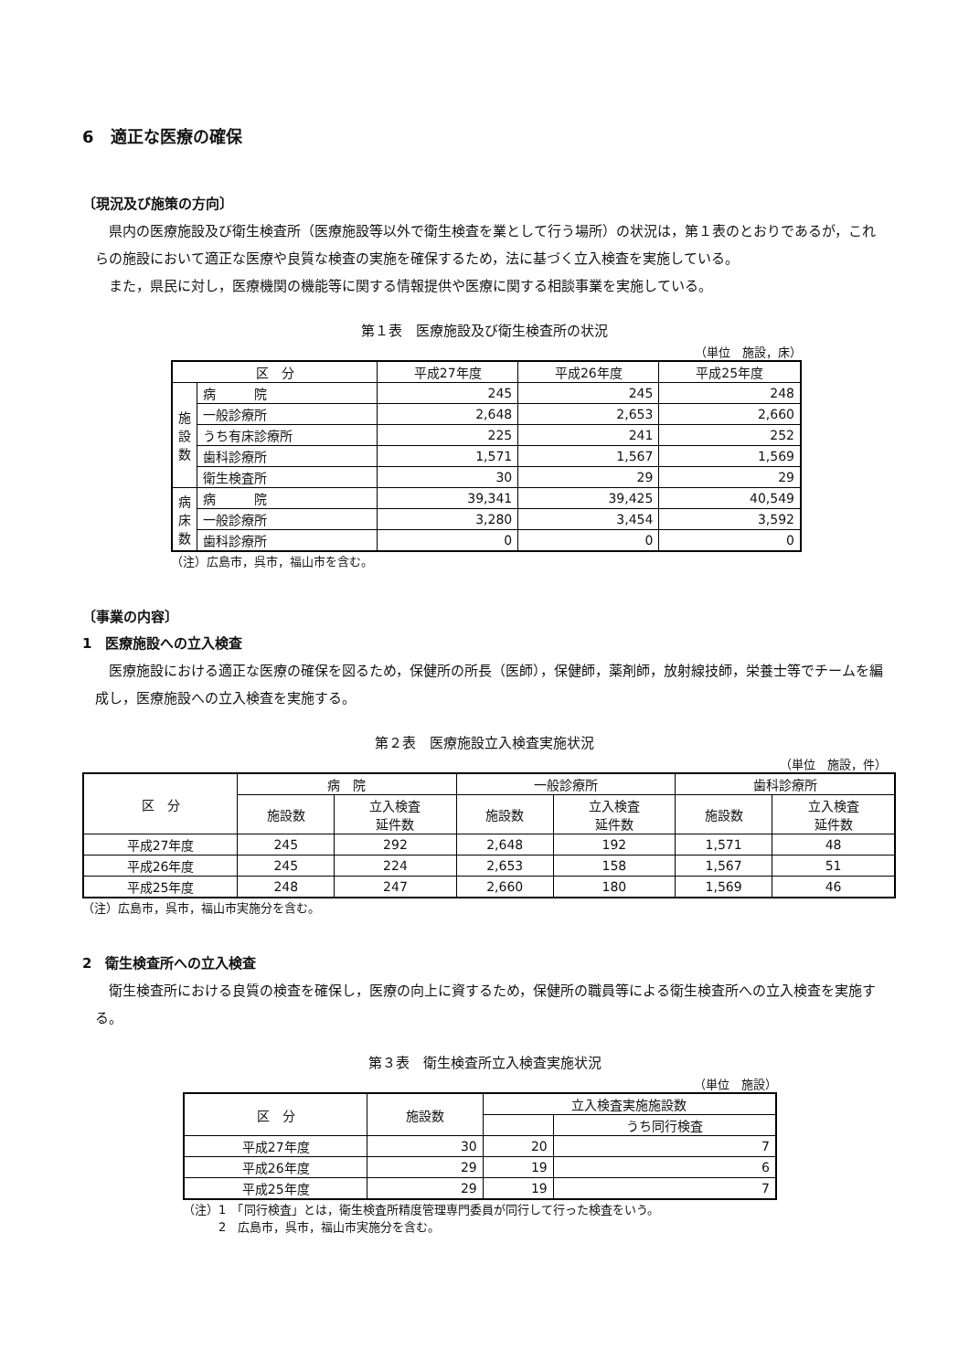6　適正な医療の確保
〔現況及び施策の方向〕
県内の医療施設及び衛生検査所（医療施設等以外で衛生検査を業として行う場所）の状況は，第１表のとおりであるが，これらの施設において適正な医療や良質な検査の実施を確保するため，法に基づく立入検査を実施している。
また，県民に対し，医療機関の機能等に関する情報提供や医療に関する相談事業を実施している。
第１表　医療施設及び衛生検査所の状況
（単位　施設，床）
| 区 分 | | 平成27年度 | 平成26年度 | 平成25年度 |
| --- | --- | --- | --- | --- |
| 施設数 | 病 院 | 245 | 245 | 248 |
| | 一般診療所 | 2,648 | 2,653 | 2,660 |
| | うち有床診療所 | 225 | 241 | 252 |
| | 歯科診療所 | 1,571 | 1,567 | 1,569 |
| | 衛生検査所 | 30 | 29 | 29 |
| 病床数 | 病 院 | 39,341 | 39,425 | 40,549 |
| | 一般診療所 | 3,280 | 3,454 | 3,592 |
| | 歯科診療所 | 0 | 0 | 0 |
（注）広島市，呉市，福山市を含む。
〔事業の内容〕
1　医療施設への立入検査
医療施設における適正な医療の確保を図るため，保健所の所長（医師），保健師，薬剤師，放射線技師，栄養士等でチームを編成し，医療施設への立入検査を実施する。
第２表　医療施設立入検査実施状況
（単位　施設，件）
| 区 分 | 病 院 | | 一般診療所 | | 歯科診療所 | |
| --- | --- | --- | --- | --- | --- | --- |
| | 施設数 | 立入検査 延件数 | 施設数 | 立入検査 延件数 | 施設数 | 立入検査 延件数 |
| 平成27年度 | 245 | 292 | 2,648 | 192 | 1,571 | 48 |
| 平成26年度 | 245 | 224 | 2,653 | 158 | 1,567 | 51 |
| 平成25年度 | 248 | 247 | 2,660 | 180 | 1,569 | 46 |
（注）広島市，呉市，福山市実施分を含む。
2　衛生検査所への立入検査
衛生検査所における良質の検査を確保し，医療の向上に資するため，保健所の職員等による衛生検査所への立入検査を実施する。
第３表　衛生検査所立入検査実施状況
（単位　施設）
| 区 分 | 施設数 | 立入検査実施施設数 | |
| --- | --- | --- | --- |
| | | | うち同行検査 |
| 平成27年度 | 30 | 20 | 7 |
| 平成26年度 | 29 | 19 | 6 |
| 平成25年度 | 29 | 19 | 7 |
（注）1　「同行検査」とは，衛生検査所精度管理専門委員が同行して行った検査をいう。
　　　2　広島市，呉市，福山市実施分を含む。